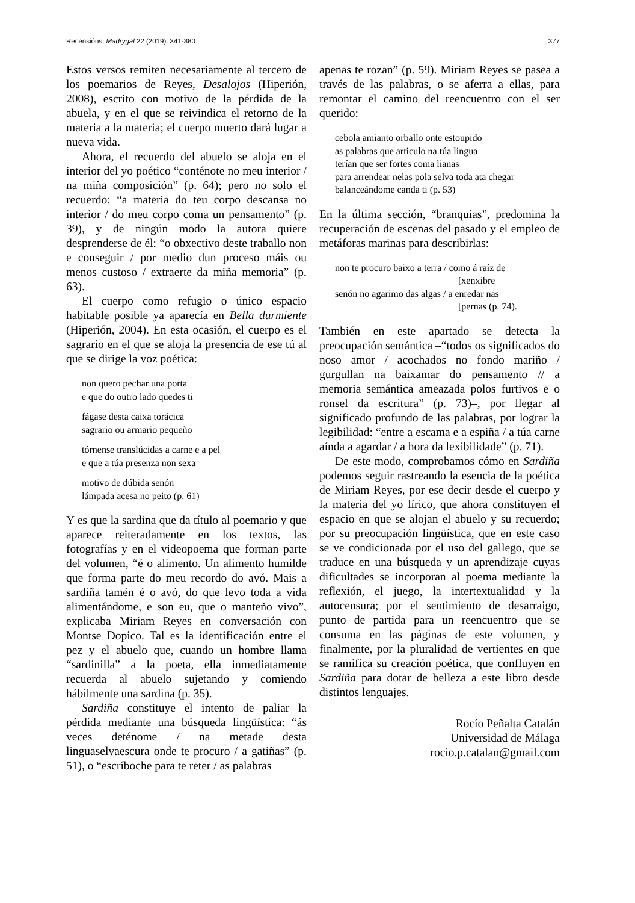Recensións, Madrygal 22 (2019): 341-380 377
Estos versos remiten necesariamente al tercero de los poemarios de Reyes, Desalojos (Hiperión, 2008), escrito con motivo de la pérdida de la abuela, y en el que se reivindica el retorno de la materia a la materia; el cuerpo muerto dará lugar a nueva vida.
Ahora, el recuerdo del abuelo se aloja en el interior del yo poético “conténote no meu interior / na miña composición” (p. 64); pero no solo el recuerdo: “a materia do teu corpo descansa no interior / do meu corpo coma un pensamento” (p. 39), y de ningún modo la autora quiere desprenderse de él: “o obxectivo deste traballo non e conseguir / por medio dun proceso máis ou menos custoso / extraerte da miña memoria” (p. 63).
El cuerpo como refugio o único espacio habitable posible ya aparecía en Bella durmiente (Hiperión, 2004). En esta ocasión, el cuerpo es el sagrario en el que se aloja la presencia de ese tú al que se dirige la voz poética:
non quero pechar una porta
e que do outro lado quedes ti
fágase desta caixa torácica
sagrario ou armario pequeño
tórnense translúcidas a carne e a pel
e que a túa presenza non sexa
motivo de dúbida senón
lámpada acesa no peito (p. 61)
Y es que la sardina que da título al poemario y que aparece reiteradamente en los textos, las fotografías y en el videopoema que forman parte del volumen, “é o alimento. Un alimento humilde que forma parte do meu recordo do avó. Mais a sardiña tamén é o avó, do que levo toda a vida alimentándome, e son eu, que o manteño vivo”, explicaba Miriam Reyes en conversación con Montse Dopico. Tal es la identificación entre el pez y el abuelo que, cuando un hombre llama “sardinilla” a la poeta, ella inmediatamente recuerda al abuelo sujetando y comiendo hábilmente una sardina (p. 35).
Sardiña constituye el intento de paliar la pérdida mediante una búsqueda lingüística: “ás veces deténome / na metade desta linguaselvaescura onde te procuro / a gatiñas” (p. 51), o “escríboche para te reter / as palabras
apenas te rozan” (p. 59). Miriam Reyes se pasea a través de las palabras, o se aferra a ellas, para remontar el camino del reencuentro con el ser querido:
cebola amianto orballo onte estoupido
as palabras que articulo na túa lingua
terían que ser fortes coma lianas
para arrendear nelas pola selva toda ata chegar
balanceándome canda ti (p. 53)
En la última sección, “branquias”, predomina la recuperación de escenas del pasado y el empleo de metáforas marinas para describirlas:
non te procuro baixo a terra / como á raíz de
[xenxibre
senón no agarimo das algas / a enredar nas
[pernas (p. 74).
También en este apartado se detecta la preocupación semántica –“todos os significados do noso amor / acochados no fondo mariño / gurgullan na baixamar do pensamento // a memoria semántica ameazada polos furtivos e o ronsel da escritura” (p. 73)–, por llegar al significado profundo de las palabras, por lograr la legibilidad: “entre a escama e a espiña / a túa carne aínda a agardar / a hora da lexibilidade” (p. 71).
De este modo, comprobamos cómo en Sardiña podemos seguir rastreando la esencia de la poética de Miriam Reyes, por ese decir desde el cuerpo y la materia del yo lírico, que ahora constituyen el espacio en que se alojan el abuelo y su recuerdo; por su preocupación lingüística, que en este caso se ve condicionada por el uso del gallego, que se traduce en una búsqueda y un aprendizaje cuyas dificultades se incorporan al poema mediante la reflexión, el juego, la intertextualidad y la autocensura; por el sentimiento de desarraigo, punto de partida para un reencuentro que se consuma en las páginas de este volumen, y finalmente, por la pluralidad de vertientes en que se ramifica su creación poética, que confluyen en Sardiña para dotar de belleza a este libro desde distintos lenguajes.
Rocío Peñalta Catalán
Universidad de Málaga
rocio.p.catalan@gmail.com